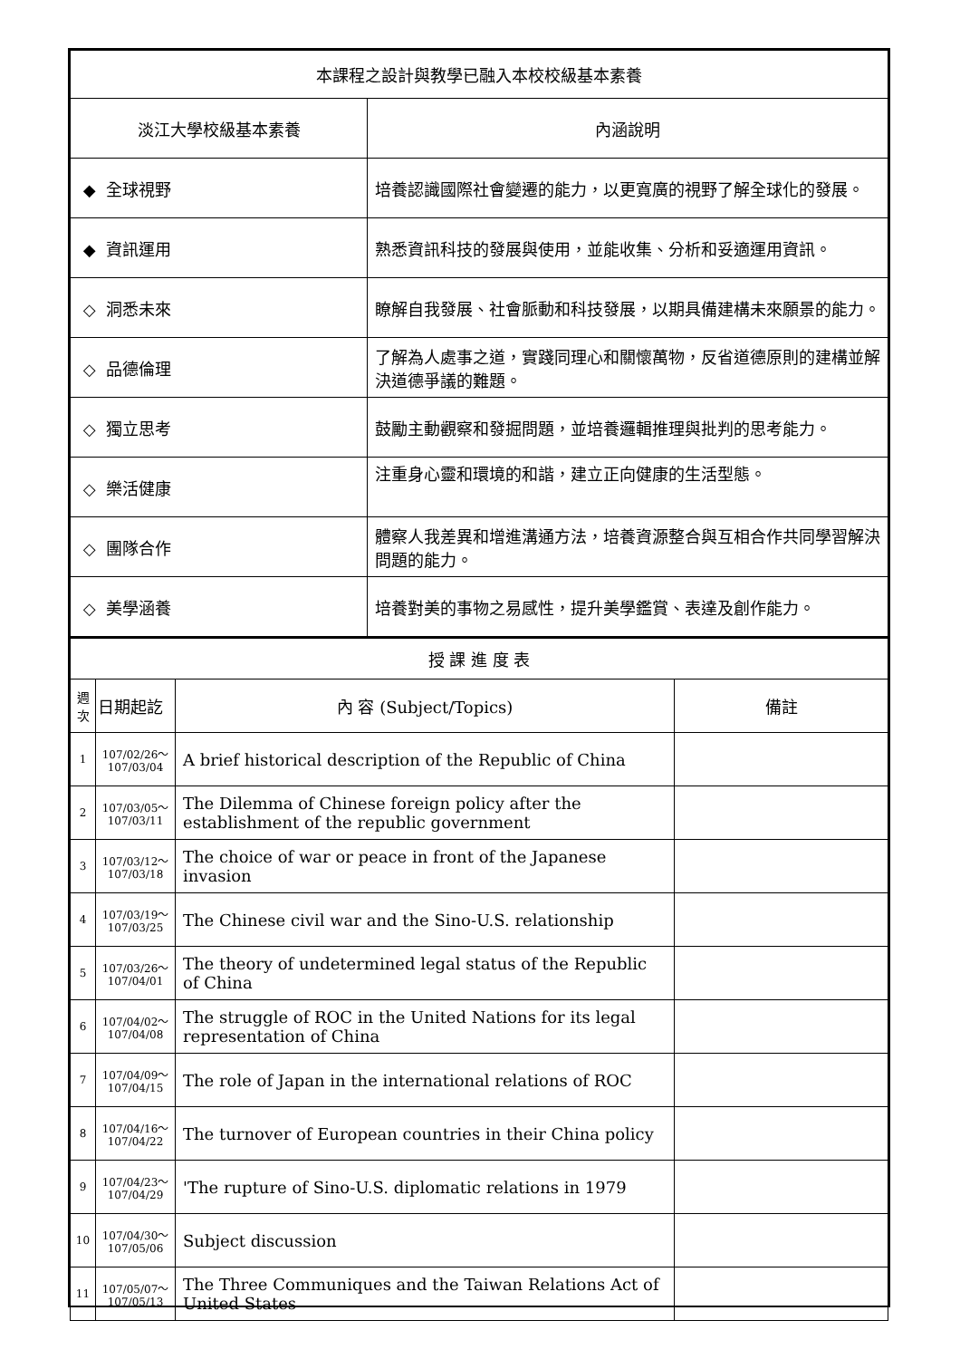| 本課程之設計與教學已融入本校校級基本素養 | |
| 淡江大學校級基本素養 | 內涵說明 |
| ◆ 全球視野 | 培養認識國際社會變遷的能力，以更寬廣的視野了解全球化的發展。 |
| ◆ 資訊運用 | 熟悉資訊科技的發展與使用，並能收集、分析和妥適運用資訊。 |
| ◇ 洞悉未來 | 瞭解自我發展、社會脈動和科技發展，以期具備建構未來願景的能力。 |
| ◇ 品德倫理 | 了解為人處事之道，實踐同理心和關懷萬物，反省道德原則的建構並解決道德爭議的難題。 |
| ◇ 獨立思考 | 鼓勵主動觀察和發掘問題，並培養邏輯推理與批判的思考能力。 |
| ◇ 樂活健康 | 注重身心靈和環境的和諧，建立正向健康的生活型態。 |
| ◇ 團隊合作 | 體察人我差異和增進溝通方法，培養資源整合與互相合作共同學習解決問題的能力。 |
| ◇ 美學涵養 | 培養對美的事物之易感性，提升美學鑑賞、表達及創作能力。 |
| 授 課 進 度 表 | | | |
| 週次 | 日期起訖 | 內 容 (Subject/Topics) | 備註 |
| 1 | 107/02/26～ 107/03/04 | A brief historical description of the Republic of China | |
| 2 | 107/03/05～ 107/03/11 | The Dilemma of Chinese foreign policy after the establishment of the republic government | |
| 3 | 107/03/12～ 107/03/18 | The choice of war or peace in front of the Japanese invasion | |
| 4 | 107/03/19～ 107/03/25 | The Chinese civil war and the Sino-U.S. relationship | |
| 5 | 107/03/26～ 107/04/01 | The theory of undetermined legal status of the Republic of China | |
| 6 | 107/04/02～ 107/04/08 | The struggle of ROC in the United Nations for its legal representation of China | |
| 7 | 107/04/09～ 107/04/15 | The role of Japan in the international relations of ROC | |
| 8 | 107/04/16～ 107/04/22 | The turnover of European countries in their China policy | |
| 9 | 107/04/23～ 107/04/29 | 'The rupture of Sino-U.S. diplomatic relations in 1979 | |
| 10 | 107/04/30～ 107/05/06 | Subject discussion | |
| 11 | 107/05/07～ 107/05/13 | The Three Communiques and the Taiwan Relations Act of United States | |